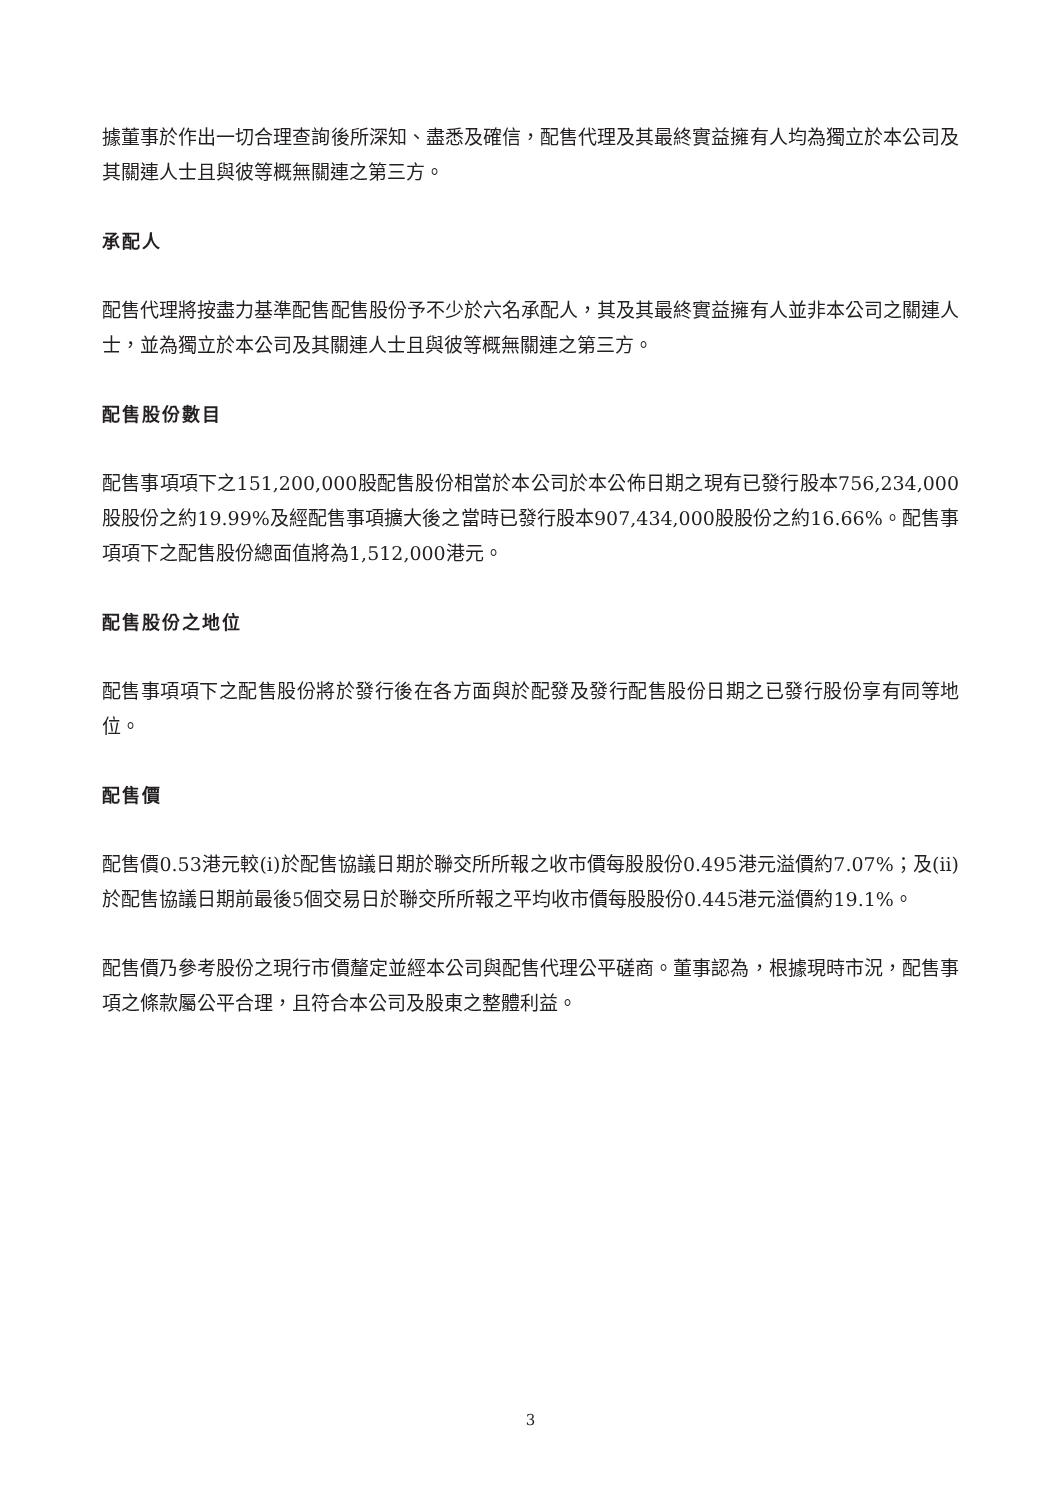據董事於作出一切合理查詢後所深知、盡悉及確信，配售代理及其最終實益擁有人均為獨立於本公司及其關連人士且與彼等概無關連之第三方。
承配人
配售代理將按盡力基準配售配售股份予不少於六名承配人，其及其最終實益擁有人並非本公司之關連人士，並為獨立於本公司及其關連人士且與彼等概無關連之第三方。
配售股份數目
配售事項項下之151,200,000股配售股份相當於本公司於本公佈日期之現有已發行股本756,234,000股股份之約19.99%及經配售事項擴大後之當時已發行股本907,434,000股股份之約16.66%。配售事項項下之配售股份總面值將為1,512,000港元。
配售股份之地位
配售事項項下之配售股份將於發行後在各方面與於配發及發行配售股份日期之已發行股份享有同等地位。
配售價
配售價0.53港元較(i)於配售協議日期於聯交所所報之收市價每股股份0.495港元溢價約7.07%；及(ii)於配售協議日期前最後5個交易日於聯交所所報之平均收市價每股股份0.445港元溢價約19.1%。
配售價乃參考股份之現行市價釐定並經本公司與配售代理公平磋商。董事認為，根據現時市況，配售事項之條款屬公平合理，且符合本公司及股東之整體利益。
3